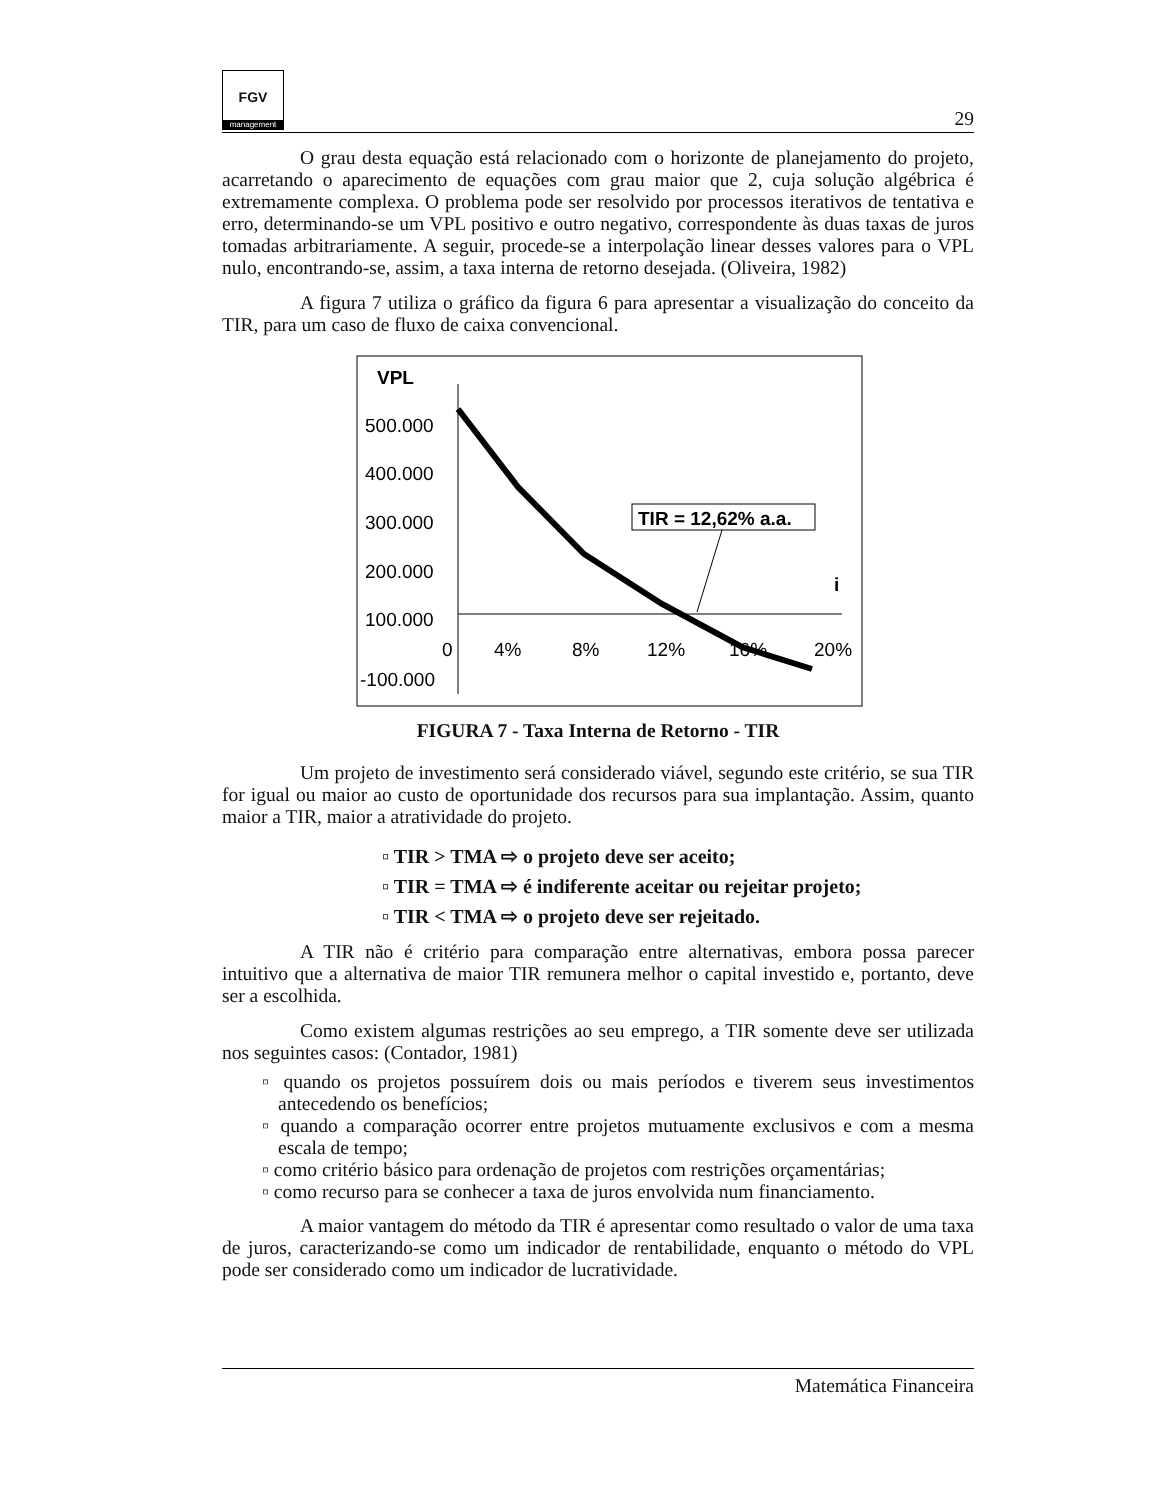FGV
management
29
O grau desta equação está relacionado com o horizonte de planejamento do projeto, acarretando o aparecimento de equações com grau maior que 2, cuja solução algébrica é extremamente complexa. O problema pode ser resolvido por processos iterativos de tentativa e erro, determinando-se um VPL positivo e outro negativo, correspondente às duas taxas de juros tomadas arbitrariamente. A seguir, procede-se a interpolação linear desses valores para o VPL nulo, encontrando-se, assim, a taxa interna de retorno desejada. (Oliveira, 1982)
A figura 7 utiliza o gráfico da figura 6 para apresentar a visualização do conceito da TIR, para um caso de fluxo de caixa convencional.
VPL
500.000
400.000
300.000
200.000
100.000
0
4%
8%
12%
16%
20%
-100.000
i
TIR = 12,62% a.a.
FIGURA 7 - Taxa Interna de Retorno - TIR
Um projeto de investimento será considerado viável, segundo este critério, se sua TIR for igual ou maior ao custo de oportunidade dos recursos para sua implantação. Assim, quanto maior a TIR, maior a atratividade do projeto.
▫ TIR > TMA ⇨ o projeto deve ser aceito;
▫ TIR = TMA ⇨ é indiferente aceitar ou rejeitar projeto;
▫ TIR < TMA ⇨ o projeto deve ser rejeitado.
A TIR não é critério para comparação entre alternativas, embora possa parecer intuitivo que a alternativa de maior TIR remunera melhor o capital investido e, portanto, deve ser a escolhida.
Como existem algumas restrições ao seu emprego, a TIR somente deve ser utilizada nos seguintes casos: (Contador, 1981)
▫ quando os projetos possuírem dois ou mais períodos e tiverem seus investimentos antecedendo os benefícios;
▫ quando a comparação ocorrer entre projetos mutuamente exclusivos e com a mesma escala de tempo;
▫ como critério básico para ordenação de projetos com restrições orçamentárias;
▫ como recurso para se conhecer a taxa de juros envolvida num financiamento.
A maior vantagem do método da TIR é apresentar como resultado o valor de uma taxa de juros, caracterizando-se como um indicador de rentabilidade, enquanto o método do VPL pode ser considerado como um indicador de lucratividade.
Matemática Financeira